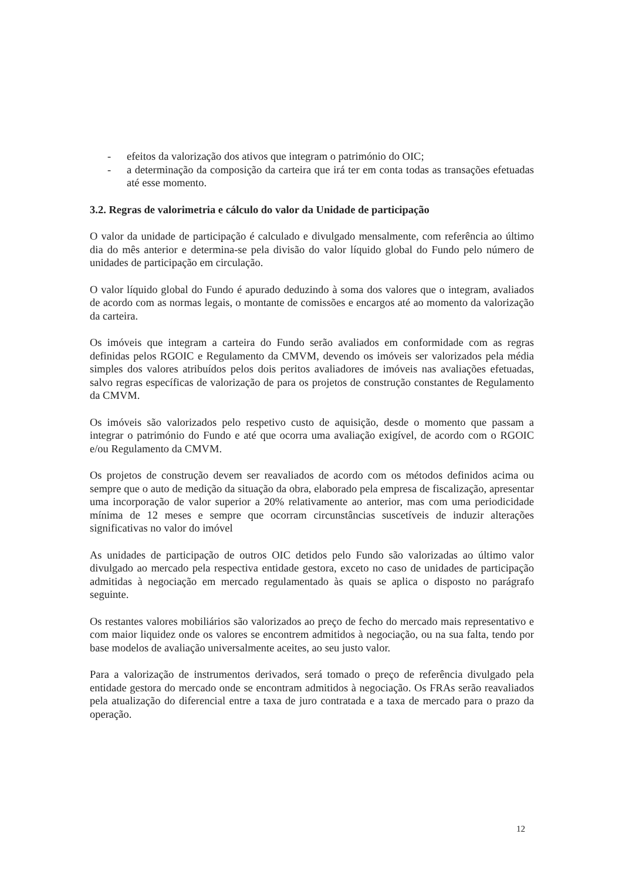- efeitos da valorização dos ativos que integram o património do OIC;
- a determinação da composição da carteira que irá ter em conta todas as transações efetuadas até esse momento.
3.2. Regras de valorimetria e cálculo do valor da Unidade de participação
O valor da unidade de participação é calculado e divulgado mensalmente, com referência ao último dia do mês anterior e determina-se pela divisão do valor líquido global do Fundo pelo número de unidades de participação em circulação.
O valor líquido global do Fundo é apurado deduzindo à soma dos valores que o integram, avaliados de acordo com as normas legais, o montante de comissões e encargos até ao momento da valorização da carteira.
Os imóveis que integram a carteira do Fundo serão avaliados em conformidade com as regras definidas pelos RGOIC e Regulamento da CMVM, devendo os imóveis ser valorizados pela média simples dos valores atribuídos pelos dois peritos avaliadores de imóveis nas avaliações efetuadas, salvo regras específicas de valorização de para os projetos de construção constantes de Regulamento da CMVM.
Os imóveis são valorizados pelo respetivo custo de aquisição, desde o momento que passam a integrar o património do Fundo e até que ocorra uma avaliação exigível, de acordo com o RGOIC e/ou Regulamento da CMVM.
Os projetos de construção devem ser reavaliados de acordo com os métodos definidos acima ou sempre que o auto de medição da situação da obra, elaborado pela empresa de fiscalização, apresentar uma incorporação de valor superior a 20% relativamente ao anterior, mas com uma periodicidade mínima de 12 meses e sempre que ocorram circunstâncias suscetíveis de induzir alterações significativas no valor do imóvel
As unidades de participação de outros OIC detidos pelo Fundo são valorizadas ao último valor divulgado ao mercado pela respectiva entidade gestora, exceto no caso de unidades de participação admitidas à negociação em mercado regulamentado às quais se aplica o disposto no parágrafo seguinte.
Os restantes valores mobiliários são valorizados ao preço de fecho do mercado mais representativo e com maior liquidez onde os valores se encontrem admitidos à negociação, ou na sua falta, tendo por base modelos de avaliação universalmente aceites, ao seu justo valor.
Para a valorização de instrumentos derivados, será tomado o preço de referência divulgado pela entidade gestora do mercado onde se encontram admitidos à negociação. Os FRAs serão reavaliados pela atualização do diferencial entre a taxa de juro contratada e a taxa de mercado para o prazo da operação.
12